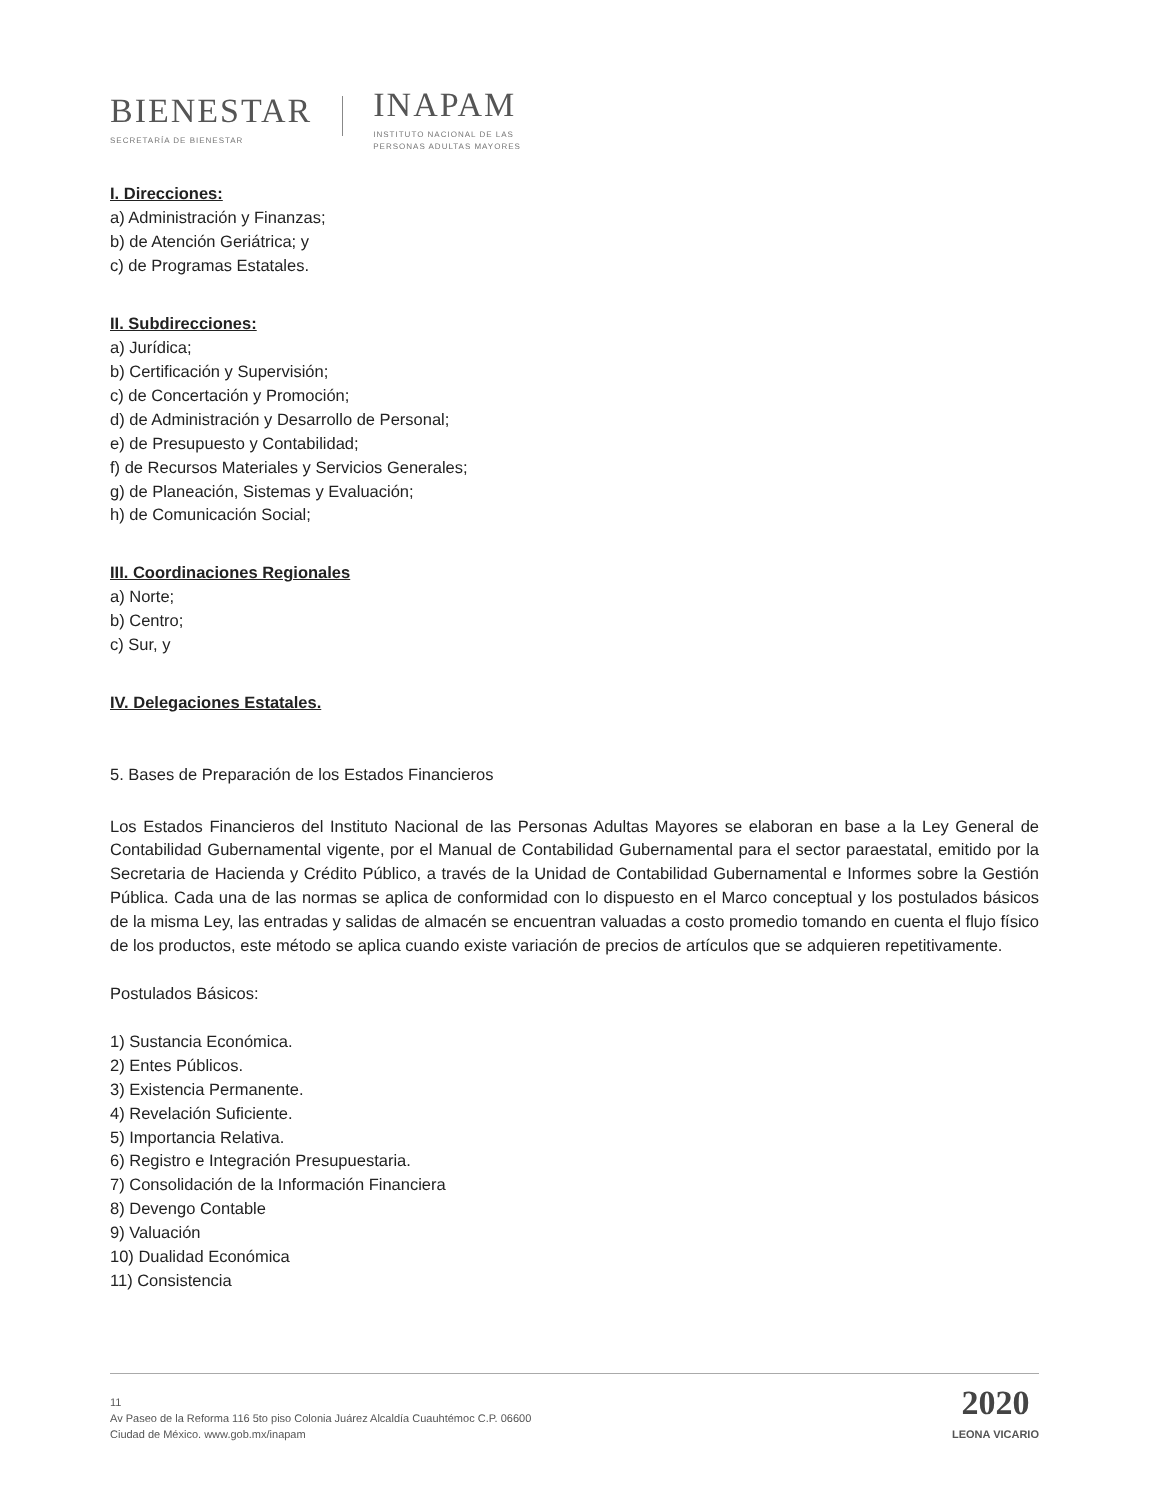BIENESTAR
SECRETARÍA DE BIENESTAR
INAPAM
INSTITUTO NACIONAL DE LAS
PERSONAS ADULTAS MAYORES
I. Direcciones:
a) Administración y Finanzas;
b) de Atención Geriátrica; y
c) de Programas Estatales.
II. Subdirecciones:
a) Jurídica;
b) Certificación y Supervisión;
c) de Concertación y Promoción;
d) de Administración y Desarrollo de Personal;
e) de Presupuesto y Contabilidad;
f) de Recursos Materiales y Servicios Generales;
g) de Planeación, Sistemas y Evaluación;
h) de Comunicación Social;
III. Coordinaciones Regionales
a) Norte;
b) Centro;
c) Sur, y
IV. Delegaciones Estatales.
5. Bases de Preparación de los Estados Financieros
Los Estados Financieros del Instituto Nacional de las Personas Adultas Mayores se elaboran en base a la Ley General de Contabilidad Gubernamental vigente, por el Manual de Contabilidad Gubernamental para el sector paraestatal, emitido por la Secretaria de Hacienda y Crédito Público, a través de la Unidad de Contabilidad Gubernamental e Informes sobre la Gestión Pública. Cada una de las normas se aplica de conformidad con lo dispuesto en el Marco conceptual y los postulados básicos de la misma Ley, las entradas y salidas de almacén se encuentran valuadas a costo promedio tomando en cuenta el flujo físico de los productos, este método se aplica cuando existe variación de precios de artículos que se adquieren repetitivamente.
Postulados Básicos:
1) Sustancia Económica.
2) Entes Públicos.
3) Existencia Permanente.
4) Revelación Suficiente.
5) Importancia Relativa.
6) Registro e Integración Presupuestaria.
7) Consolidación de la Información Financiera
8) Devengo Contable
9) Valuación
10) Dualidad Económica
11) Consistencia
11
Av Paseo de la Reforma 116 5to piso Colonia Juárez Alcaldía Cuauhtémoc C.P. 06600
Ciudad de México. www.gob.mx/inapam
2020
LEONA VICARIO